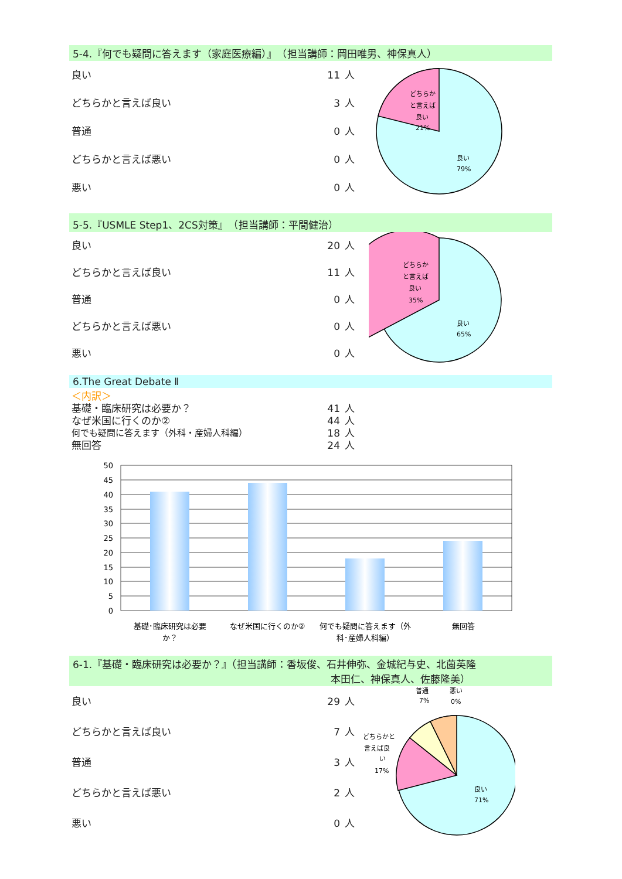5-4.『何でも疑問に答えます（家庭医療編）』　（担当講師：岡田唯男、神保真人）
| 良い | 11 | 人 |
| どちらかと言えば良い | 3 | 人 |
| 普通 | 0 | 人 |
| どちらかと言えば悪い | 0 | 人 |
| 悪い | 0 | 人 |
どちらか
と言えば
良い
21%
良い
79%
5-5.『USMLE Step1、2CS対策』　（担当講師：平間健治）
| 良い | 20 | 人 |
| どちらかと言えば良い | 11 | 人 |
| 普通 | 0 | 人 |
| どちらかと言えば悪い | 0 | 人 |
| 悪い | 0 | 人 |
どちらか
と言えば
良い
35%
良い
65%
6.The Great Debate Ⅱ
＜内訳＞
| 基礎・臨床研究は必要か？ | 41 | 人 |
| なぜ米国に行くのか② | 44 | 人 |
| 何でも疑問に答えます（外科・産婦人科編） | 18 | 人 |
| 無回答 | 24 | 人 |
50
45
40
35
30
25
20
15
10
5
0
基礎･臨床研究は必要
か？
なぜ米国に行くのか②
何でも疑問に答えます（外
科･産婦人科編）
無回答
6-1.『基礎・臨床研究は必要か？』（担当講師：香坂俊、石井伸弥、金城紀与史、北薗英隆
本田仁、神保真人、佐藤隆美）
| 良い | 29 | 人 |
| どちらかと言えば良い | 7 | 人 |
| 普通 | 3 | 人 |
| どちらかと言えば悪い | 2 | 人 |
| 悪い | 0 | 人 |
普通
7%
悪い
0%
どちらかと
言えば良
い
17%
良い
71%